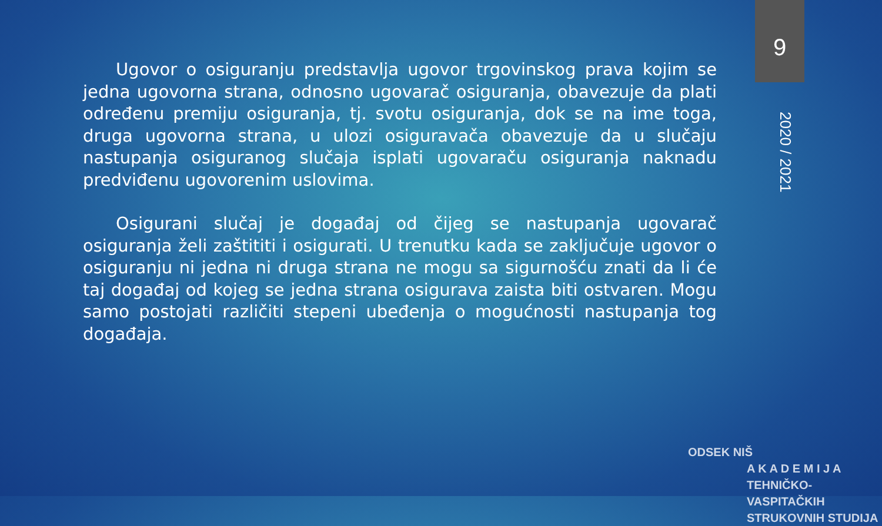9
Ugovor o osiguranju predstavlja ugovor trgovinskog prava kojim se jedna ugovorna strana, odnosno ugovarač osiguranja, obavezuje da plati određenu premiju osiguranja, tj. svotu osiguranja, dok se na ime toga, druga ugovorna strana, u ulozi osiguravača obavezuje da u slučaju nastupanja osiguranog slučaja isplati ugovaraču osiguranja naknadu predviđenu ugovorenim uslovima.
Osigurani slučaj je događaj od čijeg se nastupanja ugovarač osiguranja želi zaštititi i osigurati. U trenutku kada se zaključuje ugovor o osiguranju ni jedna ni druga strana ne mogu sa sigurnošću znati da li će taj događaj od kojeg se jedna strana osigurava zaista biti ostvaren. Mogu samo postojati različiti stepeni ubeđenja o mogućnosti nastupanja tog događaja.
2020 / 2021
ODSEK NIŠ
A K A D E M I J A
TEHNIČKO-VASPITAČKIH
STRUKOVNIH STUDIJA